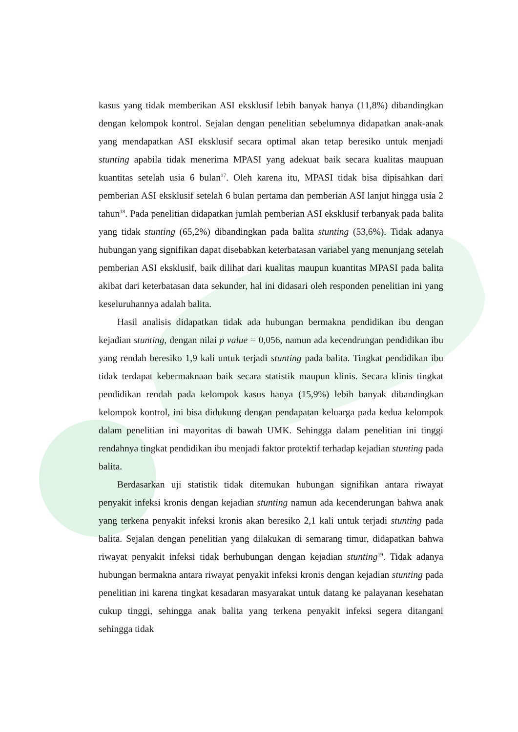kasus yang tidak memberikan ASI eksklusif lebih banyak hanya (11,8%) dibandingkan dengan kelompok kontrol. Sejalan dengan penelitian sebelumnya didapatkan anak-anak yang mendapatkan ASI eksklusif secara optimal akan tetap beresiko untuk menjadi stunting apabila tidak menerima MPASI yang adekuat baik secara kualitas maupuan kuantitas setelah usia 6 bulan<sup>17</sup>. Oleh karena itu, MPASI tidak bisa dipisahkan dari pemberian ASI eksklusif setelah 6 bulan pertama dan pemberian ASI lanjut hingga usia 2 tahun<sup>18</sup>. Pada penelitian didapatkan jumlah pemberian ASI eksklusif terbanyak pada balita yang tidak stunting (65,2%) dibandingkan pada balita stunting (53,6%). Tidak adanya hubungan yang signifikan dapat disebabkan keterbatasan variabel yang menunjang setelah pemberian ASI eksklusif, baik dilihat dari kualitas maupun kuantitas MPASI pada balita akibat dari keterbatasan data sekunder, hal ini didasari oleh responden penelitian ini yang keseluruhannya adalah balita.
Hasil analisis didapatkan tidak ada hubungan bermakna pendidikan ibu dengan kejadian stunting, dengan nilai p value = 0,056, namun ada kecendrungan pendidikan ibu yang rendah beresiko 1,9 kali untuk terjadi stunting pada balita. Tingkat pendidikan ibu tidak terdapat kebermaknaan baik secara statistik maupun klinis. Secara klinis tingkat pendidikan rendah pada kelompok kasus hanya (15,9%) lebih banyak dibandingkan kelompok kontrol, ini bisa didukung dengan pendapatan keluarga pada kedua kelompok dalam penelitian ini mayoritas di bawah UMK. Sehingga dalam penelitian ini tinggi rendahnya tingkat pendidikan ibu menjadi faktor protektif terhadap kejadian stunting pada balita.
Berdasarkan uji statistik tidak ditemukan hubungan signifikan antara riwayat penyakit infeksi kronis dengan kejadian stunting namun ada kecenderungan bahwa anak yang terkena penyakit infeksi kronis akan beresiko 2,1 kali untuk terjadi stunting pada balita. Sejalan dengan penelitian yang dilakukan di semarang timur, didapatkan bahwa riwayat penyakit infeksi tidak berhubungan dengan kejadian stunting<sup>19</sup>. Tidak adanya hubungan bermakna antara riwayat penyakit infeksi kronis dengan kejadian stunting pada penelitian ini karena tingkat kesadaran masyarakat untuk datang ke palayanan kesehatan cukup tinggi, sehingga anak balita yang terkena penyakit infeksi segera ditangani sehingga tidak